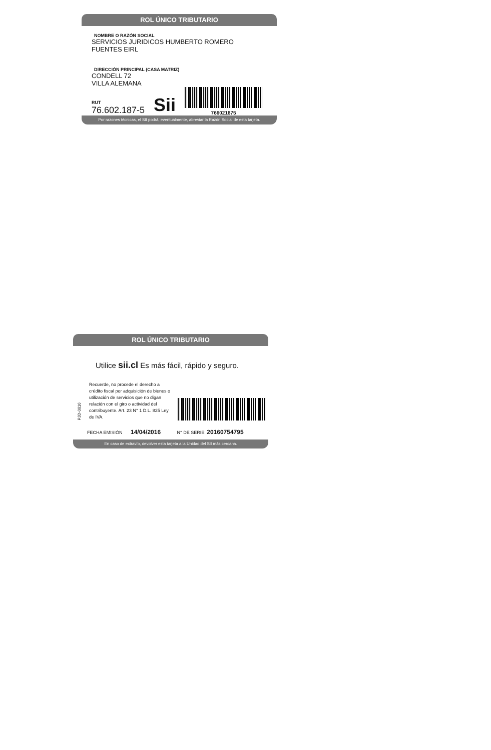ROL ÚNICO TRIBUTARIO
NOMBRE O RAZÓN SOCIAL
SERVICIOS JURIDICOS HUMBERTO ROMERO
FUENTES EIRL
DIRECCIÓN PRINCIPAL (CASA MATRIZ)
CONDELL 72
VILLA ALEMANA
RUT
76.602.187-5
Sii
766021875
Por razones técnicas, el SII podrá, eventualmente, abreviar la Razón Social de esta tarjeta.
ROL ÚNICO TRIBUTARIO
Utilice sii.cl Es más fácil, rápido y seguro.
PJD-0016
Recuerde, no procede el derecho a crédito fiscal por adquisición de bienes o utilización de servicios que no digan relación con el giro o actividad del contribuyente. Art. 23 N° 1 D.L. 825 Ley de IVA.
FECHA EMISIÓN 14/04/2016 N° DE SERIE: 20160754795
En caso de extravío, devolver esta tarjeta a la Unidad del SII más cercana.